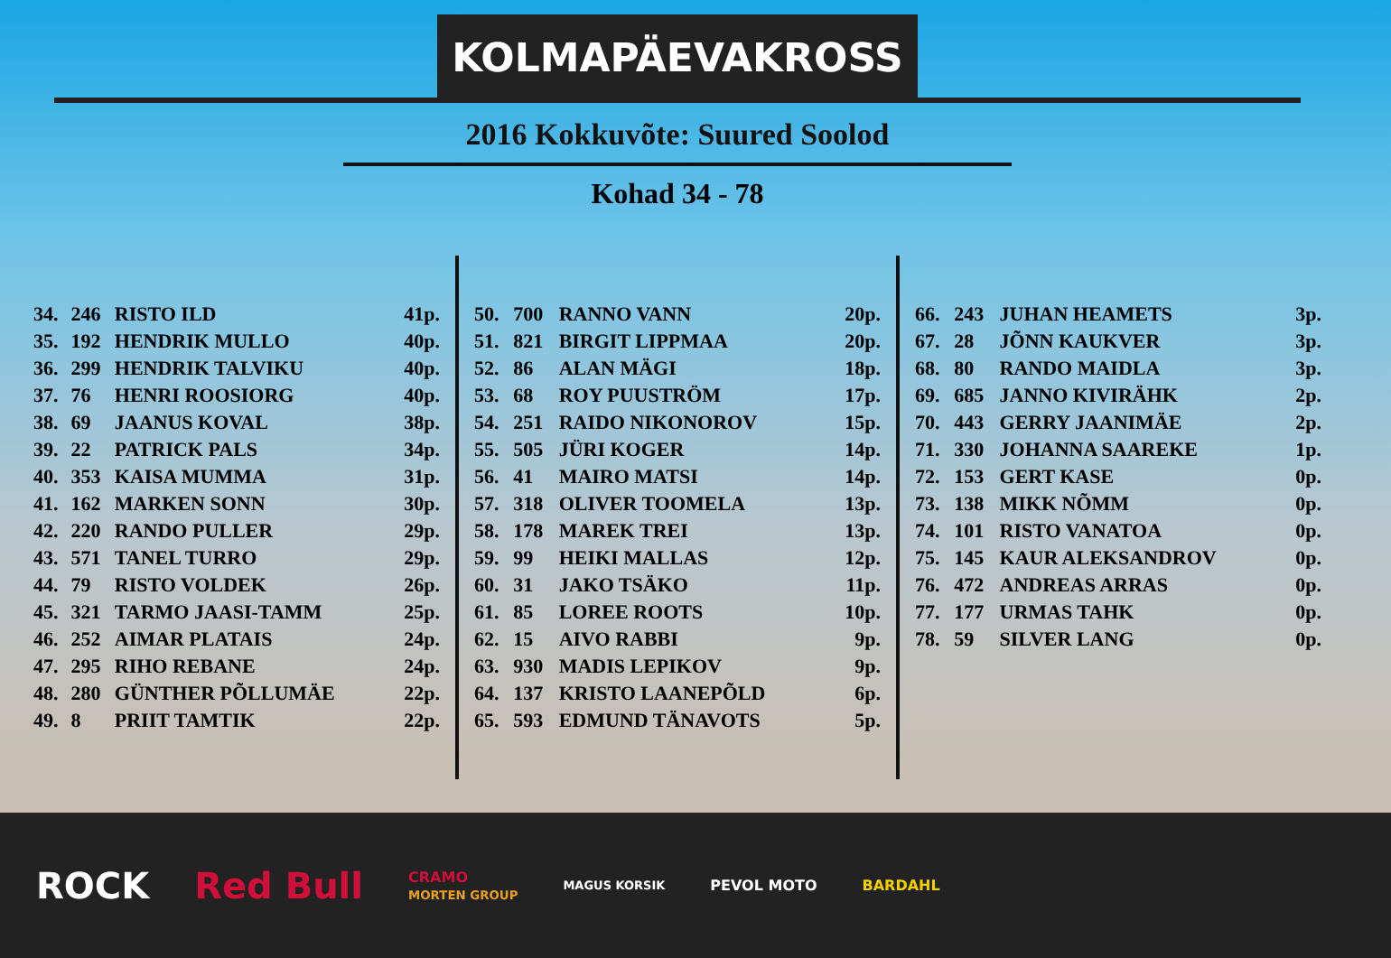KOLMAPÄEVAKROSS
2016 Kokkuvõte: Suured Soolod
Kohad 34 - 78
| 34. | 246 | RISTO ILD | 41p. |
| 35. | 192 | HENDRIK MULLO | 40p. |
| 36. | 299 | HENDRIK TALVIKU | 40p. |
| 37. | 76 | HENRI ROOSIORG | 40p. |
| 38. | 69 | JAANUS KOVAL | 38p. |
| 39. | 22 | PATRICK PALS | 34p. |
| 40. | 353 | KAISA MUMMA | 31p. |
| 41. | 162 | MARKEN SONN | 30p. |
| 42. | 220 | RANDO PULLER | 29p. |
| 43. | 571 | TANEL TURRO | 29p. |
| 44. | 79 | RISTO VOLDEK | 26p. |
| 45. | 321 | TARMO JAASI-TAMM | 25p. |
| 46. | 252 | AIMAR PLATAIS | 24p. |
| 47. | 295 | RIHO REBANE | 24p. |
| 48. | 280 | GÜNTHER PÕLLUMÄE | 22p. |
| 49. | 8 | PRIIT TAMTIK | 22p. |
| 50. | 700 | RANNO VANN | 20p. |
| 51. | 821 | BIRGIT LIPPMAA | 20p. |
| 52. | 86 | ALAN MÄGI | 18p. |
| 53. | 68 | ROY PUUSTRÖM | 17p. |
| 54. | 251 | RAIDO NIKONOROV | 15p. |
| 55. | 505 | JÜRI KOGER | 14p. |
| 56. | 41 | MAIRO MATSI | 14p. |
| 57. | 318 | OLIVER TOOMELA | 13p. |
| 58. | 178 | MAREK TREI | 13p. |
| 59. | 99 | HEIKI MALLAS | 12p. |
| 60. | 31 | JAKO TSÄKO | 11p. |
| 61. | 85 | LOREE ROOTS | 10p. |
| 62. | 15 | AIVO RABBI | 9p. |
| 63. | 930 | MADIS LEPIKOV | 9p. |
| 64. | 137 | KRISTO LAANEPÕLD | 6p. |
| 65. | 593 | EDMUND TÄNAVOTS | 5p. |
| 66. | 243 | JUHAN HEAMETS | 3p. |
| 67. | 28 | JÕNN KAUKVER | 3p. |
| 68. | 80 | RANDO MAIDLA | 3p. |
| 69. | 685 | JANNO KIVIRÄHK | 2p. |
| 70. | 443 | GERRY JAANIMÄE | 2p. |
| 71. | 330 | JOHANNA SAAREKE | 1p. |
| 72. | 153 | GERT KASE | 0p. |
| 73. | 138 | MIKK NÕMM | 0p. |
| 74. | 101 | RISTO VANATOA | 0p. |
| 75. | 145 | KAUR ALEKSANDROV | 0p. |
| 76. | 472 | ANDREAS ARRAS | 0p. |
| 77. | 177 | URMAS TAHK | 0p. |
| 78. | 59 | SILVER LANG | 0p. |
ROCK Red Bull CRAMO
MORTEN GROUP MAGUS KORSIK PEVOL MOTO BARDAHL